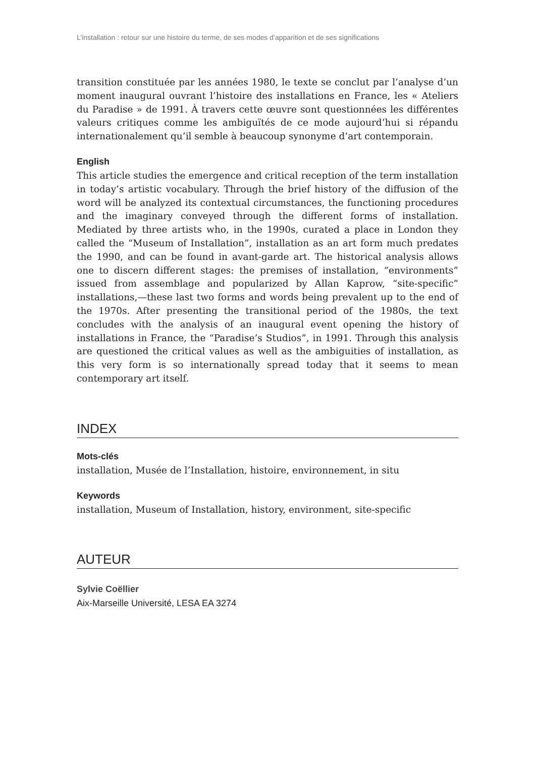L’installation : retour sur une histoire du terme, de ses modes d’apparition et de ses significations
transition constituée par les années 1980, le texte se conclut par l’analyse d’un moment inaugural ouvrant l’histoire des installations en France, les « Ateliers du Paradise » de 1991. À travers cette œuvre sont questionnées les différentes valeurs critiques comme les ambiguïtés de ce mode aujourd’hui si répandu internationalement qu’il semble à beaucoup synonyme d’art contemporain.
English
This article studies the emergence and critical reception of the term installation in today’s artistic vocabulary. Through the brief history of the diffusion of the word will be analyzed its contextual circumstances, the functioning procedures and the imaginary conveyed through the different forms of installation. Mediated by three artists who, in the 1990s, curated a place in London they called the “Museum of Installation”, installation as an art form much predates the 1990, and can be found in avant-garde art. The historical analysis allows one to discern different stages: the premises of installation, “environments” issued from assemblage and popularized by Allan Kaprow, “site-specific” installations,—these last two forms and words being prevalent up to the end of the 1970s. After presenting the transitional period of the 1980s, the text concludes with the analysis of an inaugural event opening the history of installations in France, the “Paradise’s Studios”, in 1991. Through this analysis are questioned the critical values as well as the ambiguities of installation, as this very form is so internationally spread today that it seems to mean contemporary art itself.
INDEX
Mots-clés
installation, Musée de l’Installation, histoire, environnement, in situ
Keywords
installation, Museum of Installation, history, environment, site-specific
AUTEUR
Sylvie Coëllier
Aix-Marseille Université, LESA EA 3274